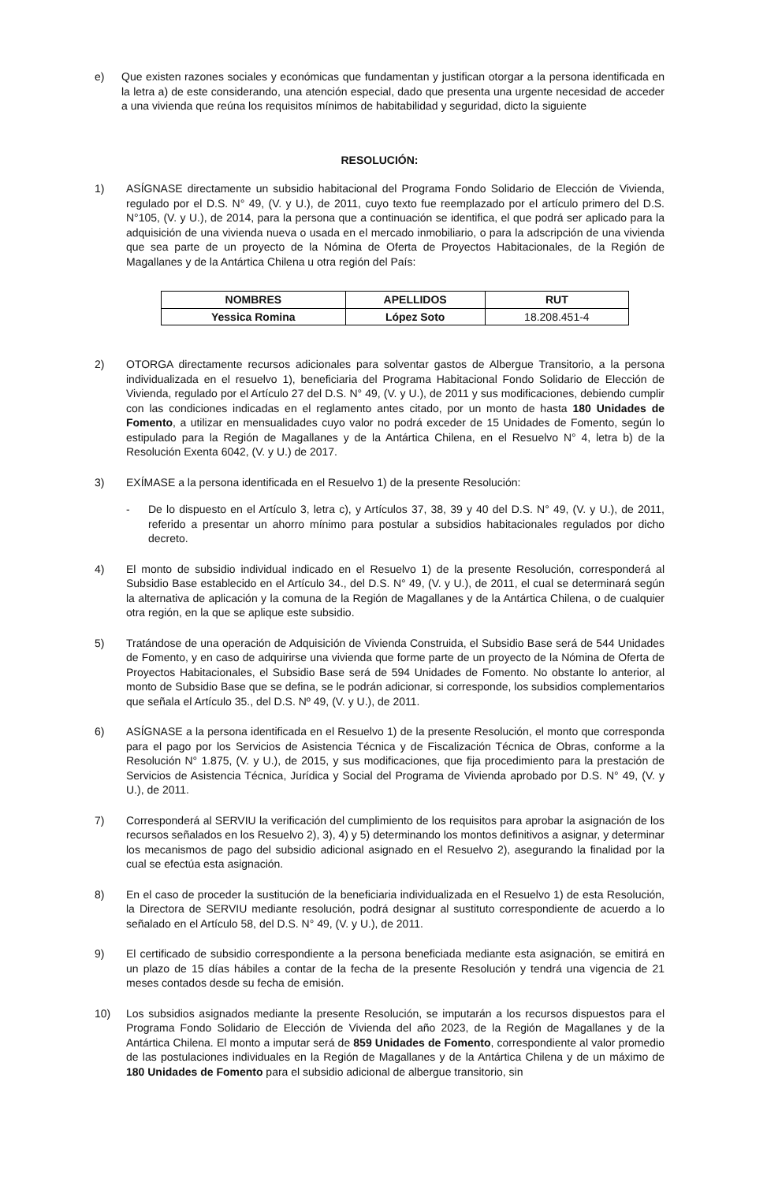e) Que existen razones sociales y económicas que fundamentan y justifican otorgar a la persona identificada en la letra a) de este considerando, una atención especial, dado que presenta una urgente necesidad de acceder a una vivienda que reúna los requisitos mínimos de habitabilidad y seguridad, dicto la siguiente
RESOLUCIÓN:
1) ASÍGNASE directamente un subsidio habitacional del Programa Fondo Solidario de Elección de Vivienda, regulado por el D.S. N° 49, (V. y U.), de 2011, cuyo texto fue reemplazado por el artículo primero del D.S. N°105, (V. y U.), de 2014, para la persona que a continuación se identifica, el que podrá ser aplicado para la adquisición de una vivienda nueva o usada en el mercado inmobiliario, o para la adscripción de una vivienda que sea parte de un proyecto de la Nómina de Oferta de Proyectos Habitacionales, de la Región de Magallanes y de la Antártica Chilena u otra región del País:
| NOMBRES | APELLIDOS | RUT |
| --- | --- | --- |
| Yessica Romina | López Soto | 18.208.451-4 |
2) OTORGA directamente recursos adicionales para solventar gastos de Albergue Transitorio, a la persona individualizada en el resuelvo 1), beneficiaria del Programa Habitacional Fondo Solidario de Elección de Vivienda, regulado por el Artículo 27 del D.S. N° 49, (V. y U.), de 2011 y sus modificaciones, debiendo cumplir con las condiciones indicadas en el reglamento antes citado, por un monto de hasta 180 Unidades de Fomento, a utilizar en mensualidades cuyo valor no podrá exceder de 15 Unidades de Fomento, según lo estipulado para la Región de Magallanes y de la Antártica Chilena, en el Resuelvo N° 4, letra b) de la Resolución Exenta 6042, (V. y U.) de 2017.
3) EXÍMASE a la persona identificada en el Resuelvo 1) de la presente Resolución:
- De lo dispuesto en el Artículo 3, letra c), y Artículos 37, 38, 39 y 40 del D.S. N° 49, (V. y U.), de 2011, referido a presentar un ahorro mínimo para postular a subsidios habitacionales regulados por dicho decreto.
4) El monto de subsidio individual indicado en el Resuelvo 1) de la presente Resolución, corresponderá al Subsidio Base establecido en el Artículo 34., del D.S. N° 49, (V. y U.), de 2011, el cual se determinará según la alternativa de aplicación y la comuna de la Región de Magallanes y de la Antártica Chilena, o de cualquier otra región, en la que se aplique este subsidio.
5) Tratándose de una operación de Adquisición de Vivienda Construida, el Subsidio Base será de 544 Unidades de Fomento, y en caso de adquirirse una vivienda que forme parte de un proyecto de la Nómina de Oferta de Proyectos Habitacionales, el Subsidio Base será de 594 Unidades de Fomento. No obstante lo anterior, al monto de Subsidio Base que se defina, se le podrán adicionar, si corresponde, los subsidios complementarios que señala el Artículo 35., del D.S. Nº 49, (V. y U.), de 2011.
6) ASÍGNASE a la persona identificada en el Resuelvo 1) de la presente Resolución, el monto que corresponda para el pago por los Servicios de Asistencia Técnica y de Fiscalización Técnica de Obras, conforme a la Resolución N° 1.875, (V. y U.), de 2015, y sus modificaciones, que fija procedimiento para la prestación de Servicios de Asistencia Técnica, Jurídica y Social del Programa de Vivienda aprobado por D.S. N° 49, (V. y U.), de 2011.
7) Corresponderá al SERVIU la verificación del cumplimiento de los requisitos para aprobar la asignación de los recursos señalados en los Resuelvo 2), 3), 4) y 5) determinando los montos definitivos a asignar, y determinar los mecanismos de pago del subsidio adicional asignado en el Resuelvo 2), asegurando la finalidad por la cual se efectúa esta asignación.
8) En el caso de proceder la sustitución de la beneficiaria individualizada en el Resuelvo 1) de esta Resolución, la Directora de SERVIU mediante resolución, podrá designar al sustituto correspondiente de acuerdo a lo señalado en el Artículo 58, del D.S. N° 49, (V. y U.), de 2011.
9) El certificado de subsidio correspondiente a la persona beneficiada mediante esta asignación, se emitirá en un plazo de 15 días hábiles a contar de la fecha de la presente Resolución y tendrá una vigencia de 21 meses contados desde su fecha de emisión.
10) Los subsidios asignados mediante la presente Resolución, se imputarán a los recursos dispuestos para el Programa Fondo Solidario de Elección de Vivienda del año 2023, de la Región de Magallanes y de la Antártica Chilena. El monto a imputar será de 859 Unidades de Fomento, correspondiente al valor promedio de las postulaciones individuales en la Región de Magallanes y de la Antártica Chilena y de un máximo de 180 Unidades de Fomento para el subsidio adicional de albergue transitorio, sin